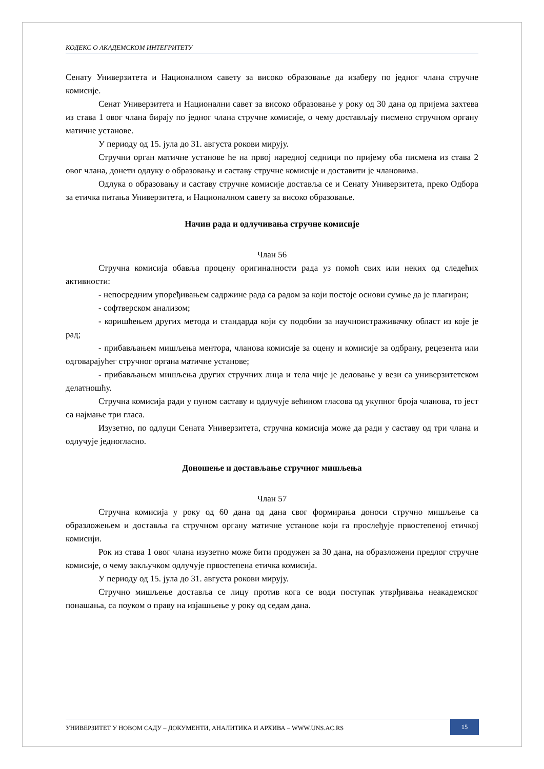КОДЕКС О АКАДЕМСКОМ ИНТЕГРИТЕТУ
Сенату Универзитета и Националном савету за високо образовање да изаберу по једног члана стручне комисије.
Сенат Универзитета и Национални савет за високо образовање у року од 30 дана од пријема захтева из става 1 овог члана бирају по једног члана стручне комисије, о чему достављају писмено стручном органу матичне установе.
У периоду од 15. јула до 31. августа рокови мирују.
Стручни орган матичне установе ће на првој наредној седници по пријему оба писмена из става 2 овог члана, донети одлуку о образовању и саставу стручне комисије и доставити је члановима.
Одлука о образовању и саставу стручне комисије доставља се и Сенату Универзитета, преко Одбора за етичка питања Универзитета, и Националном савету за високо образовање.
Начин рада и одлучивања стручне комисије
Члан 56
Стручна комисија обавља процену оригиналности рада уз помоћ свих или неких од следећих активности:
- непосредним упоређивањем садржине рада са радом за који постоје основи сумње да је плагиран;
- софтверском анализом;
- коришћењем других метода и стандарда који су подобни за научноистраживачку област из које је рад;
- прибављањем мишљења ментора, чланова комисије за оцену и комисије за одбрану, рецезента или одговарајућег стручног органа матичне установе;
- прибављањем мишљења других стручних лица и тела чије је деловање у вези са универзитетском делатношћу.
Стручна комисија ради у пуном саставу и одлучује већином гласова од укупног броја чланова, то јест са најмање три гласа.
Изузетно, по одлуци Сената Универзитета, стручна комисија може да ради у саставу од три члана и одлучује једногласно.
Доношење и достављање стручног мишљења
Члан 57
Стручна комисија у року од 60 дана од дана свог формирања доноси стручно мишљење са образложењем и доставља га стручном органу матичне установе који га прослеђује првостепеној етичкој комисији.
Рок из става 1 овог члана изузетно може бити продужен за 30 дана, на образложени предлог стручне комисије, о чему закључком одлучује првостепена етичка комисија.
У периоду од 15. јула до 31. августа рокови мирују.
Стручно мишљење доставља се лицу против кога се води поступак утврђивања неакадемског понашања, са поуком о праву на изјашњење у року од седам дана.
УНИВЕРЗИТЕТ У НОВОМ САДУ – ДОКУМЕНТИ, АНАЛИТИКА И АРХИВА – WWW.UNS.AC.RS
15